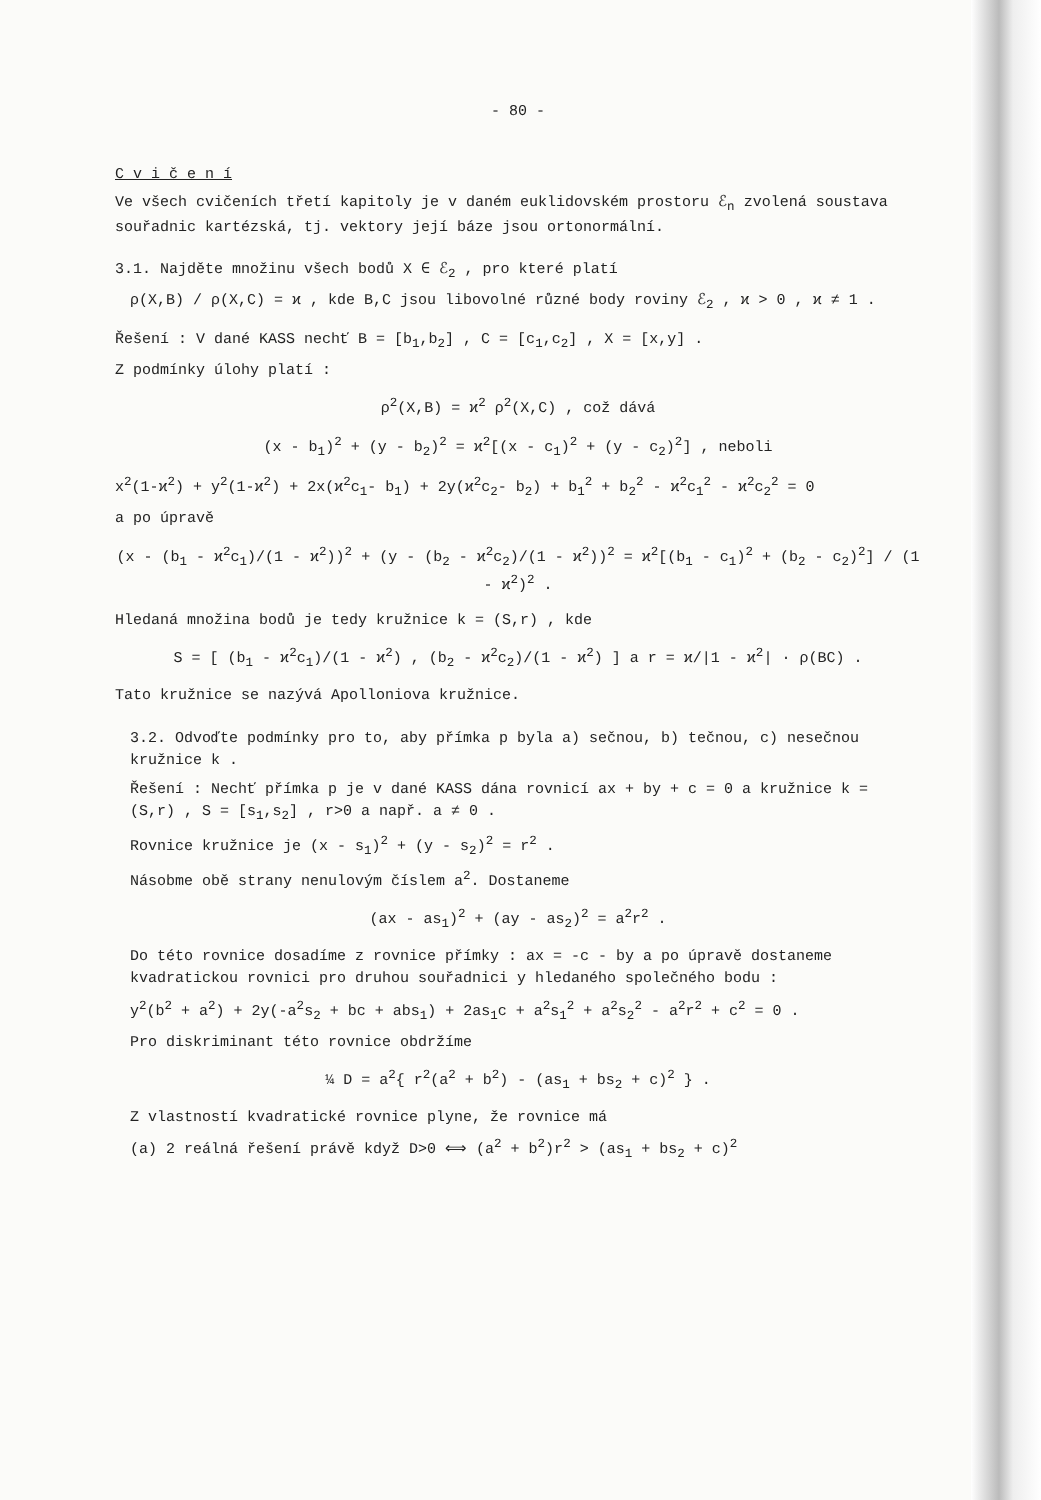- 80 -
C v i č e n í
Ve všech cvičeních třetí kapitoly je v daném euklidovském prostoru ℰ<sub>n</sub> zvolená soustava souřadnic kartézská, tj. vektory její báze jsou ortonormální.
3.1. Najděte množinu všech bodů X ∈ ℰ<sub>2</sub> , pro které platí
ρ(X,B) / ρ(X,C) = ϰ , kde B,C jsou libovolné různé body roviny ℰ<sub>2</sub> , ϰ > 0 , ϰ ≠ 1 .
Řešení : V dané KASS nechť B = [b<sub>1</sub>,b<sub>2</sub>] , C = [c<sub>1</sub>,c<sub>2</sub>] , X = [x,y] .
Z podmínky úlohy platí :
ρ<sup>2</sup>(X,B) = ϰ<sup>2</sup> ρ<sup>2</sup>(X,C) , což dává
(x - b<sub>1</sub>)<sup>2</sup> + (y - b<sub>2</sub>)<sup>2</sup> = ϰ<sup>2</sup>[(x - c<sub>1</sub>)<sup>2</sup> + (y - c<sub>2</sub>)<sup>2</sup>] , neboli
x<sup>2</sup>(1-ϰ<sup>2</sup>) + y<sup>2</sup>(1-ϰ<sup>2</sup>) + 2x(ϰ<sup>2</sup>c<sub>1</sub>- b<sub>1</sub>) + 2y(ϰ<sup>2</sup>c<sub>2</sub>- b<sub>2</sub>) + b<sub>1</sub><sup>2</sup> + b<sub>2</sub><sup>2</sup> - ϰ<sup>2</sup>c<sub>1</sub><sup>2</sup> - ϰ<sup>2</sup>c<sub>2</sub><sup>2</sup> = 0
a po úpravě
(x - (b<sub>1</sub> - ϰ<sup>2</sup>c<sub>1</sub>)/(1 - ϰ<sup>2</sup>))<sup>2</sup> + (y - (b<sub>2</sub> - ϰ<sup>2</sup>c<sub>2</sub>)/(1 - ϰ<sup>2</sup>))<sup>2</sup> = ϰ<sup>2</sup>[(b<sub>1</sub> - c<sub>1</sub>)<sup>2</sup> + (b<sub>2</sub> - c<sub>2</sub>)<sup>2</sup>] / (1 - ϰ<sup>2</sup>)<sup>2</sup> .
Hledaná množina bodů je tedy kružnice k = (S,r) , kde
S = [ (b<sub>1</sub> - ϰ<sup>2</sup>c<sub>1</sub>)/(1 - ϰ<sup>2</sup>) , (b<sub>2</sub> - ϰ<sup>2</sup>c<sub>2</sub>)/(1 - ϰ<sup>2</sup>) ] a r = ϰ/|1 - ϰ<sup>2</sup>| · ρ(BC) .
Tato kružnice se nazývá Apolloniova kružnice.
3.2. Odvoďte podmínky pro to, aby přímka p byla a) sečnou, b) tečnou, c) nesečnou kružnice k .
Řešení : Nechť přímka p je v dané KASS dána rovnicí ax + by + c = 0 a kružnice k = (S,r) , S = [s<sub>1</sub>,s<sub>2</sub>] , r>0 a např. a ≠ 0 .
Rovnice kružnice je (x - s<sub>1</sub>)<sup>2</sup> + (y - s<sub>2</sub>)<sup>2</sup> = r<sup>2</sup> .
Násobme obě strany nenulovým číslem a<sup>2</sup>. Dostaneme
(ax - as<sub>1</sub>)<sup>2</sup> + (ay - as<sub>2</sub>)<sup>2</sup> = a<sup>2</sup>r<sup>2</sup> .
Do této rovnice dosadíme z rovnice přímky : ax = -c - by a po úpravě dostaneme kvadratickou rovnici pro druhou souřadnici y hledaného společného bodu :
y<sup>2</sup>(b<sup>2</sup> + a<sup>2</sup>) + 2y(-a<sup>2</sup>s<sub>2</sub> + bc + abs<sub>1</sub>) + 2as<sub>1</sub>c + a<sup>2</sup>s<sub>1</sub><sup>2</sup> + a<sup>2</sup>s<sub>2</sub><sup>2</sup> - a<sup>2</sup>r<sup>2</sup> + c<sup>2</sup> = 0 .
Pro diskriminant této rovnice obdržíme
¼ D = a<sup>2</sup>{ r<sup>2</sup>(a<sup>2</sup> + b<sup>2</sup>) - (as<sub>1</sub> + bs<sub>2</sub> + c)<sup>2</sup> } .
Z vlastností kvadratické rovnice plyne, že rovnice má
(a) 2 reálná řešení právě když D>0 ⟺ (a<sup>2</sup> + b<sup>2</sup>)r<sup>2</sup> > (as<sub>1</sub> + bs<sub>2</sub> + c)<sup>2</sup>